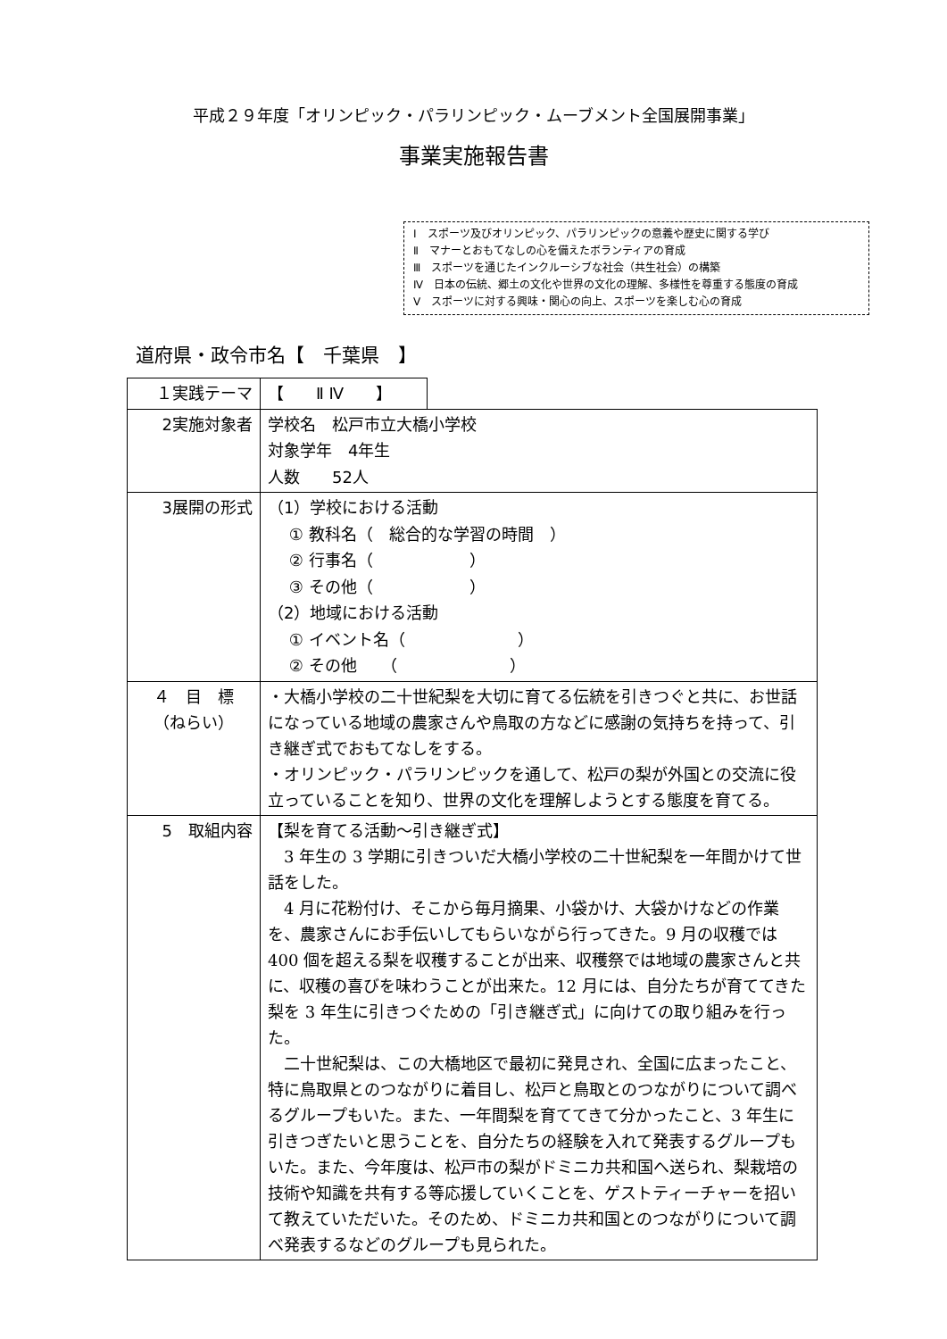平成２９年度「オリンピック・パラリンピック・ムーブメント全国展開事業」
事業実施報告書
Ⅰ　スポーツ及びオリンピック、パラリンピックの意義や歴史に関する学び
Ⅱ　マナーとおもてなしの心を備えたボランティアの育成
Ⅲ　スポーツを通じたインクルーシブな社会（共生社会）の構築
Ⅳ　日本の伝統、郷土の文化や世界の文化の理解、多様性を尊重する態度の育成
Ⅴ　スポーツに対する興味・関心の向上、スポーツを楽しむ心の育成
道府県・政令市名【　千葉県　】
| １実践テーマ | 【 Ⅱ Ⅳ 】 | |
| 2実施対象者 | 学校名 松戸市立大橋小学校 対象学年 4年生 人数 52人 | |
| 3展開の形式 | （1）学校における活動 ① 教科名（ 総合的な学習の時間 ） ② 行事名（ ） ③ その他（ ） （2）地域における活動 ① イベント名（ ） ② その他 （ ） | |
| ４ 目 標 （ねらい） | ・大橋小学校の二十世紀梨を大切に育てる伝統を引きつぐと共に、お世話になっている地域の農家さんや鳥取の方などに感謝の気持ちを持って、引き継ぎ式でおもてなしをする。 ・オリンピック・パラリンピックを通して、松戸の梨が外国との交流に役立っていることを知り、世界の文化を理解しようとする態度を育てる。 | |
| 5 取組内容 | 【梨を育てる活動～引き継ぎ式】 3 年生の 3 学期に引きついだ大橋小学校の二十世紀梨を一年間かけて世話をした。 4 月に花粉付け、そこから毎月摘果、小袋かけ、大袋かけなどの作業を、農家さんにお手伝いしてもらいながら行ってきた。9 月の収穫では 400 個を超える梨を収穫することが出来、収穫祭では地域の農家さんと共に、収穫の喜びを味わうことが出来た。12 月には、自分たちが育ててきた梨を 3 年生に引きつぐための「引き継ぎ式」に向けての取り組みを行った。 二十世紀梨は、この大橋地区で最初に発見され、全国に広まったこと、特に鳥取県とのつながりに着目し、松戸と鳥取とのつながりについて調べるグループもいた。また、一年間梨を育ててきて分かったこと、3 年生に引きつぎたいと思うことを、自分たちの経験を入れて発表するグループもいた。また、今年度は、松戸市の梨がドミニカ共和国へ送られ、梨栽培の技術や知識を共有する等応援していくことを、ゲストティーチャーを招いて教えていただいた。そのため、ドミニカ共和国とのつながりについて調べ発表するなどのグループも見られた。 | |